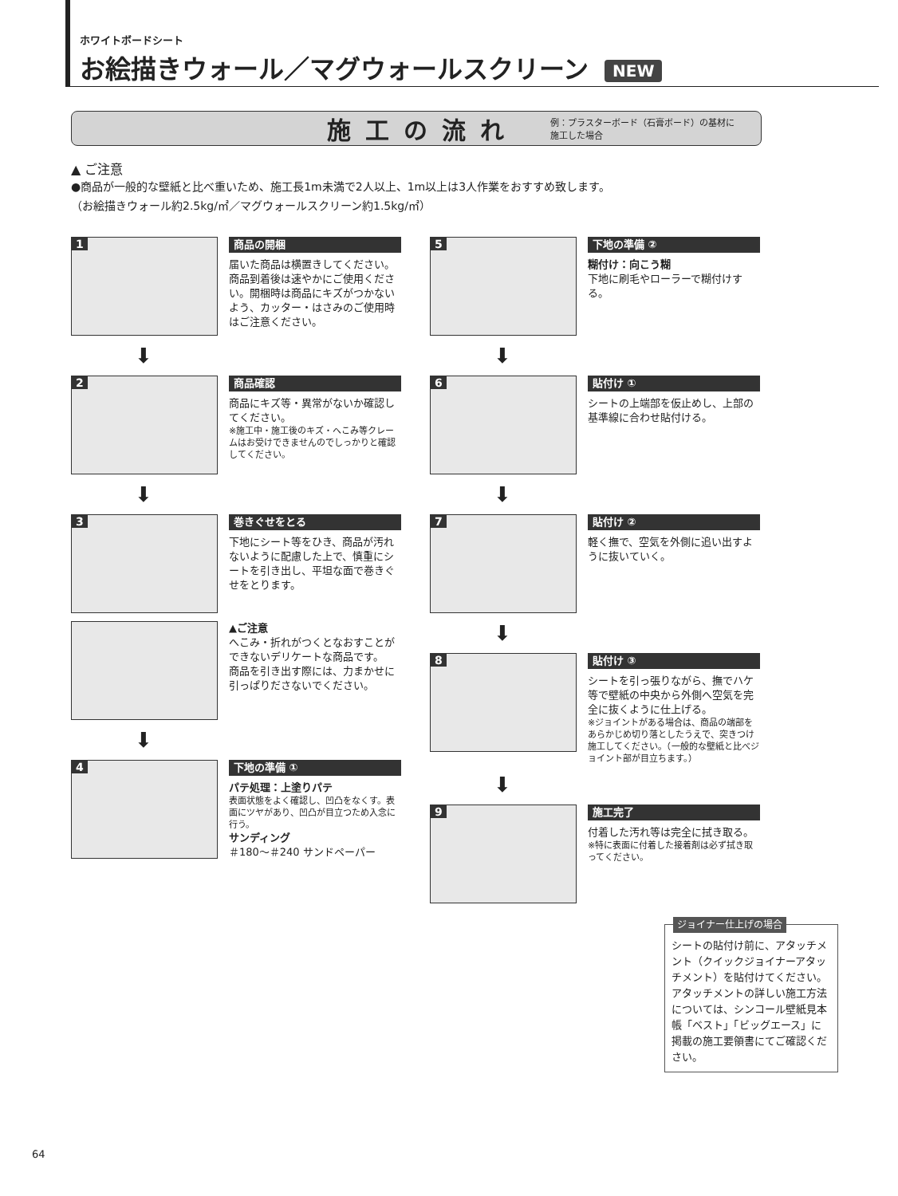ホワイトボードシート
お絵描きウォール／マグウォールスクリーン NEW
施工の流れ 例：プラスターボード（石膏ボード）の基材に
施工した場合
▲ ご注意
●商品が一般的な壁紙と比べ重いため、施工長1m未満で2人以上、1m以上は3人作業をおすすめ致します。
（お絵描きウォール約2.5kg/㎡／マグウォールスクリーン約1.5kg/㎡）
1
商品の開梱
届いた商品は横置きしてください。商品到着後は速やかにご使用ください。開梱時は商品にキズがつかないよう、カッター・はさみのご使用時はご注意ください。
⬇
2
商品確認
商品にキズ等・異常がないか確認してください。
※施工中・施工後のキズ・へこみ等クレームはお受けできませんのでしっかりと確認してください。
⬇
3
巻きぐせをとる
下地にシート等をひき、商品が汚れないように配慮した上で、慎重にシートを引き出し、平坦な面で巻きぐせをとります。
▲ご注意
へこみ・折れがつくとなおすことができないデリケートな商品です。
商品を引き出す際には、力まかせに引っぱりださないでください。
⬇
4
下地の準備 ①
パテ処理：上塗りパテ
表面状態をよく確認し、凹凸をなくす。表面にツヤがあり、凹凸が目立つため入念に行う。
サンディング
＃180〜＃240 サンドペーパー
5
下地の準備 ②
糊付け：向こう糊
下地に刷毛やローラーで糊付けする。
⬇
6
貼付け ①
シートの上端部を仮止めし、上部の基準線に合わせ貼付ける。
⬇
7
貼付け ②
軽く撫で、空気を外側に追い出すように抜いていく。
⬇
8
貼付け ③
シートを引っ張りながら、撫でハケ等で壁紙の中央から外側へ空気を完全に抜くように仕上げる。
※ジョイントがある場合は、商品の端部をあらかじめ切り落としたうえで、突きつけ施工してください。（一般的な壁紙と比べジョイント部が目立ちます。）
⬇
9
施工完了
付着した汚れ等は完全に拭き取る。
※特に表面に付着した接着剤は必ず拭き取ってください。
ジョイナー仕上げの場合
シートの貼付け前に、アタッチメント（クイックジョイナーアタッチメント）を貼付けてください。
アタッチメントの詳しい施工方法については、シンコール壁紙見本帳「ベスト」「ビッグエース」に掲載の施工要領書にてご確認ください。
64